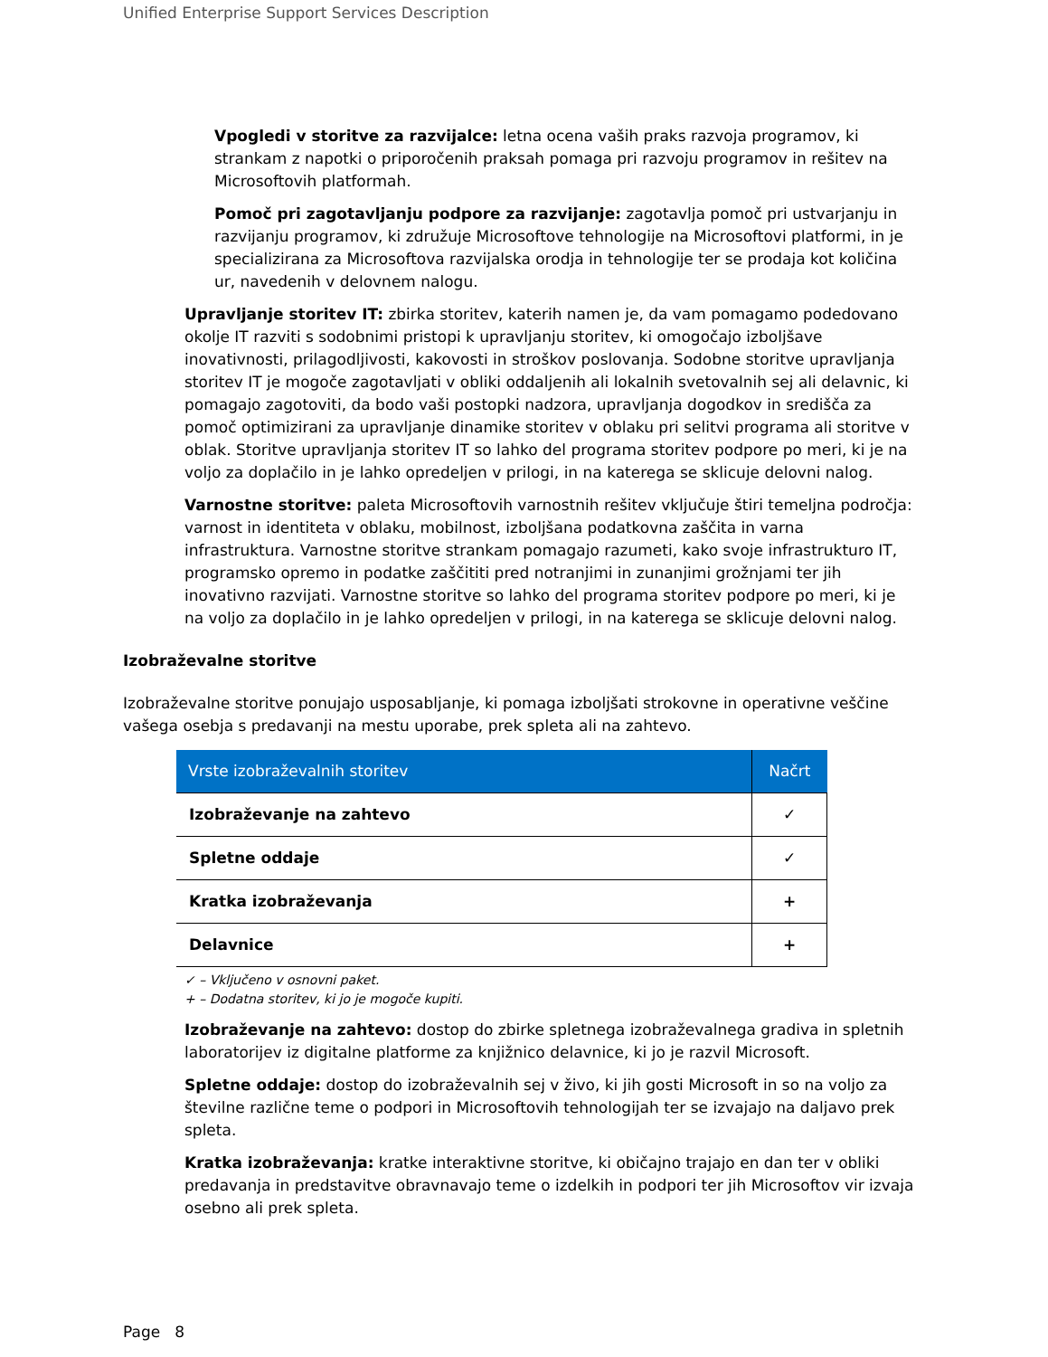Unified Enterprise Support Services Description
Vpogledi v storitve za razvijalce: letna ocena vaših praks razvoja programov, ki strankam z napotki o priporočenih praksah pomaga pri razvoju programov in rešitev na Microsoftovih platformah.
Pomoč pri zagotavljanju podpore za razvijanje: zagotavlja pomoč pri ustvarjanju in razvijanju programov, ki združuje Microsoftove tehnologije na Microsoftovi platformi, in je specializirana za Microsoftova razvijalska orodja in tehnologije ter se prodaja kot količina ur, navedenih v delovnem nalogu.
Upravljanje storitev IT: zbirka storitev, katerih namen je, da vam pomagamo podedovano okolje IT razviti s sodobnimi pristopi k upravljanju storitev, ki omogočajo izboljšave inovativnosti, prilagodljivosti, kakovosti in stroškov poslovanja. Sodobne storitve upravljanja storitev IT je mogoče zagotavljati v obliki oddaljenih ali lokalnih svetovalnih sej ali delavnic, ki pomagajo zagotoviti, da bodo vaši postopki nadzora, upravljanja dogodkov in središča za pomoč optimizirani za upravljanje dinamike storitev v oblaku pri selitvi programa ali storitve v oblak. Storitve upravljanja storitev IT so lahko del programa storitev podpore po meri, ki je na voljo za doplačilo in je lahko opredeljen v prilogi, in na katerega se sklicuje delovni nalog.
Varnostne storitve: paleta Microsoftovih varnostnih rešitev vključuje štiri temeljna področja: varnost in identiteta v oblaku, mobilnost, izboljšana podatkovna zaščita in varna infrastruktura. Varnostne storitve strankam pomagajo razumeti, kako svoje infrastrukturo IT, programsko opremo in podatke zaščititi pred notranjimi in zunanjimi grožnjami ter jih inovativno razvijati. Varnostne storitve so lahko del programa storitev podpore po meri, ki je na voljo za doplačilo in je lahko opredeljen v prilogi, in na katerega se sklicuje delovni nalog.
Izobraževalne storitve
Izobraževalne storitve ponujajo usposabljanje, ki pomaga izboljšati strokovne in operativne veščine vašega osebja s predavanji na mestu uporabe, prek spleta ali na zahtevo.
| Vrste izobraževalnih storitev | Načrt |
| --- | --- |
| Izobraževanje na zahtevo | ✓ |
| Spletne oddaje | ✓ |
| Kratka izobraževanja | + |
| Delavnice | + |
✓ – Vključeno v osnovni paket.
+ – Dodatna storitev, ki jo je mogoče kupiti.
Izobraževanje na zahtevo: dostop do zbirke spletnega izobraževalnega gradiva in spletnih laboratorijev iz digitalne platforme za knjižnico delavnice, ki jo je razvil Microsoft.
Spletne oddaje: dostop do izobraževalnih sej v živo, ki jih gosti Microsoft in so na voljo za številne različne teme o podpori in Microsoftovih tehnologijah ter se izvajajo na daljavo prek spleta.
Kratka izobraževanja: kratke interaktivne storitve, ki običajno trajajo en dan ter v obliki predavanja in predstavitve obravnavajo teme o izdelkih in podpori ter jih Microsoftov vir izvaja osebno ali prek spleta.
Page 8